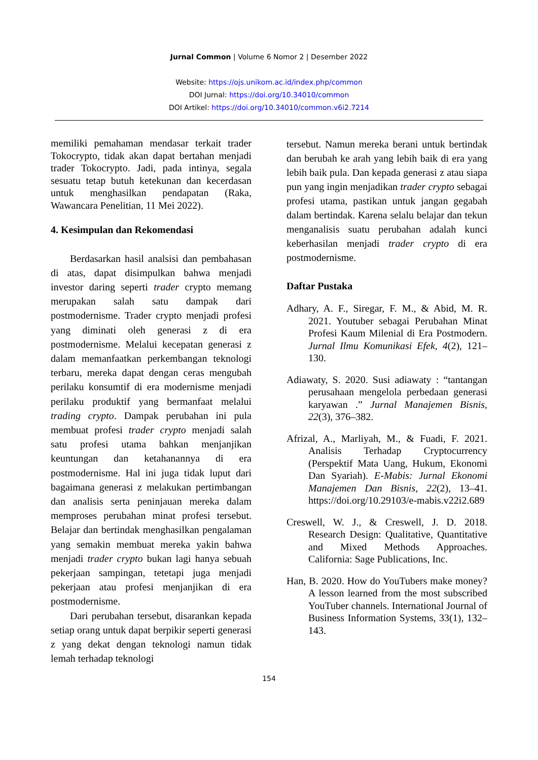Jurnal Common | Volume 6 Nomor 2 | Desember 2022
Website: https://ojs.unikom.ac.id/index.php/common
DOI Jurnal: https://doi.org/10.34010/common
DOI Artikel: https://doi.org/10.34010/common.v6i2.7214
memiliki pemahaman mendasar terkait trader Tokocrypto, tidak akan dapat bertahan menjadi trader Tokocrypto. Jadi, pada intinya, segala sesuatu tetap butuh ketekunan dan kecerdasan untuk menghasilkan pendapatan (Raka, Wawancara Penelitian, 11 Mei 2022).
4. Kesimpulan dan Rekomendasi
Berdasarkan hasil analsisi dan pembahasan di atas, dapat disimpulkan bahwa menjadi investor daring seperti trader crypto memang merupakan salah satu dampak dari postmodernisme. Trader crypto menjadi profesi yang diminati oleh generasi z di era postmodernisme. Melalui kecepatan generasi z dalam memanfaatkan perkembangan teknologi terbaru, mereka dapat dengan ceras mengubah perilaku konsumtif di era modernisme menjadi perilaku produktif yang bermanfaat melalui trading crypto. Dampak perubahan ini pula membuat profesi trader crypto menjadi salah satu profesi utama bahkan menjanjikan keuntungan dan ketahanannya di era postmodernisme. Hal ini juga tidak luput dari bagaimana generasi z melakukan pertimbangan dan analisis serta peninjauan mereka dalam memproses perubahan minat profesi tersebut. Belajar dan bertindak menghasilkan pengalaman yang semakin membuat mereka yakin bahwa menjadi trader crypto bukan lagi hanya sebuah pekerjaan sampingan, tetetapi juga menjadi pekerjaan atau profesi menjanjikan di era postmodernisme.
Dari perubahan tersebut, disarankan kepada setiap orang untuk dapat berpikir seperti generasi z yang dekat dengan teknologi namun tidak lemah terhadap teknologi
tersebut. Namun mereka berani untuk bertindak dan berubah ke arah yang lebih baik di era yang lebih baik pula. Dan kepada generasi z atau siapa pun yang ingin menjadikan trader crypto sebagai profesi utama, pastikan untuk jangan gegabah dalam bertindak. Karena selalu belajar dan tekun menganalisis suatu perubahan adalah kunci keberhasilan menjadi trader crypto di era postmodernisme.
Daftar Pustaka
Adhary, A. F., Siregar, F. M., & Abid, M. R. 2021. Youtuber sebagai Perubahan Minat Profesi Kaum Milenial di Era Postmodern. Jurnal Ilmu Komunikasi Efek, 4(2), 121–130.
Adiawaty, S. 2020. Susi adiawaty : “tantangan perusahaan mengelola perbedaan generasi karyawan .” Jurnal Manajemen Bisnis, 22(3), 376–382.
Afrizal, A., Marliyah, M., & Fuadi, F. 2021. Analisis Terhadap Cryptocurrency (Perspektif Mata Uang, Hukum, Ekonomi Dan Syariah). E-Mabis: Jurnal Ekonomi Manajemen Dan Bisnis, 22(2), 13–41. https://doi.org/10.29103/e-mabis.v22i2.689
Creswell, W. J., & Creswell, J. D. 2018. Research Design: Qualitative, Quantitative and Mixed Methods Approaches. California: Sage Publications, Inc.
Han, B. 2020. How do YouTubers make money? A lesson learned from the most subscribed YouTuber channels. International Journal of Business Information Systems, 33(1), 132–143.
154